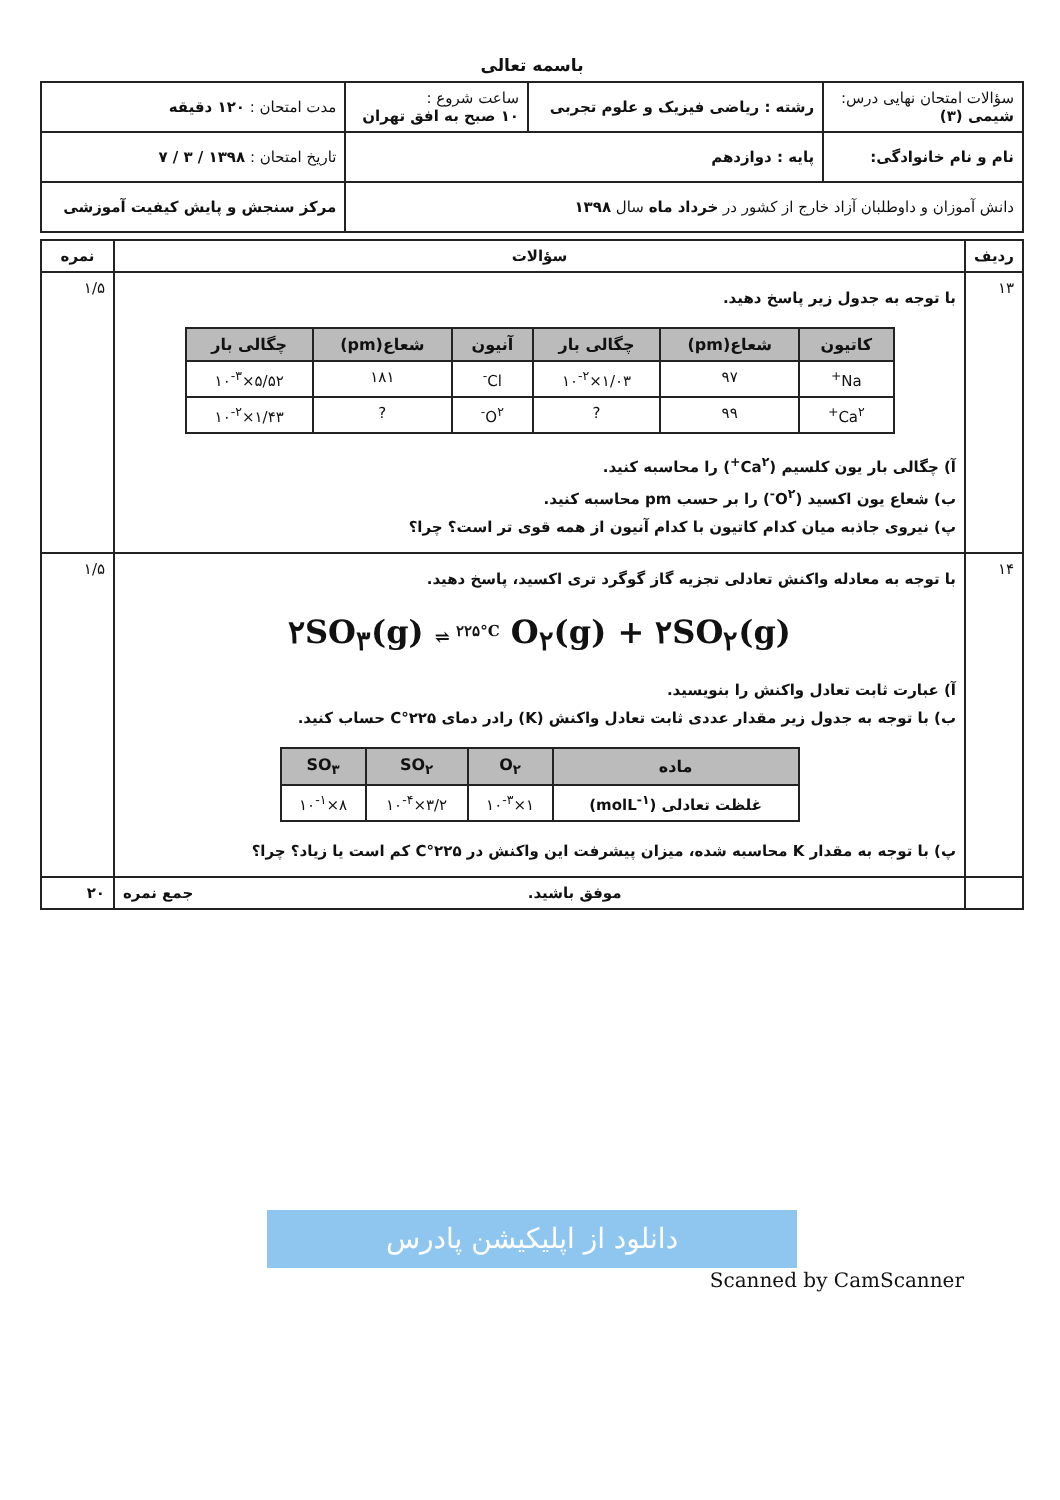باسمه تعالی
| سؤالات امتحان نهایی درس: شیمی (۳) | رشته : ریاضی فیزیک و علوم تجربی | ساعت شروع : ۱۰ صبح به افق تهران | مدت امتحان : ۱۲۰ دقیقه |
| نام و نام خانوادگی: | پایه : دوازدهم | | تاریخ امتحان : ۱۳۹۸ / ۳ / ۷ |
| دانش آموزان و داوطلبان آزاد خارج از کشور در خرداد ماه سال ۱۳۹۸ | | | مرکز سنجش و پایش کیفیت آموزشی |
| ردیف | سؤالات | نمره |
| --- | --- | --- |
| ۱۳ | با توجه به جدول زیر پاسخ دهید. / کاتیون / شعاع(pm) / چگالی بار / آنیون / شعاع(pm) / چگالی بار / / --- / --- / --- / --- / --- / --- / / Na<sup>+</sup> / ۹۷ / ۱/۰۳×۱۰<sup>-۲</sup> / Cl<sup>-</sup> / ۱۸۱ / ۵/۵۲×۱۰<sup>-۳</sup> / / Ca<sup>۲+</sup> / ۹۹ / ? / O<sup>۲-</sup> / ? / ۱/۴۳×۱۰<sup>-۲</sup> / آ) چگالی بار یون کلسیم (Ca<sup>۲+</sup>) را محاسبه کنید. ب) شعاع یون اکسید (O<sup>۲-</sup>) را بر حسب pm محاسبه کنید. پ) نیروی جاذبه میان کدام کاتیون با کدام آنیون از همه قوی تر است؟ چرا؟ | ۱/۵ |
| ۱۴ | با توجه به معادله واکنش تعادلی تجزیه گاز گوگرد تری اکسید، پاسخ دهید. ۲SO<sub>۳</sub>(g) ⇌ <sup>۲۲۵°C</sup> O<sub>۲</sub>(g) + ۲SO<sub>۲</sub>(g) آ) عبارت ثابت تعادل واکنش را بنویسید. ب) با توجه به جدول زیر مقدار عددی ثابت تعادل واکنش (K) رادر دمای ۲۲۵°C حساب کنید. / ماده / O<sub>۲</sub> / SO<sub>۲</sub> / SO<sub>۳</sub> / / --- / --- / --- / --- / / غلظت تعادلی (molL<sup>-۱</sup>) / ۱×۱۰<sup>-۳</sup> / ۳/۲×۱۰<sup>-۴</sup> / ۸×۱۰<sup>-۱</sup> / پ) با توجه به مقدار K محاسبه شده، میزان پیشرفت این واکنش در ۲۲۵°C کم است یا زیاد؟ چرا؟ | ۱/۵ |
| | موفق باشید. جمع نمره | ۲۰ |
دانلود از اپلیکیشن پادرس
Scanned by CamScanner